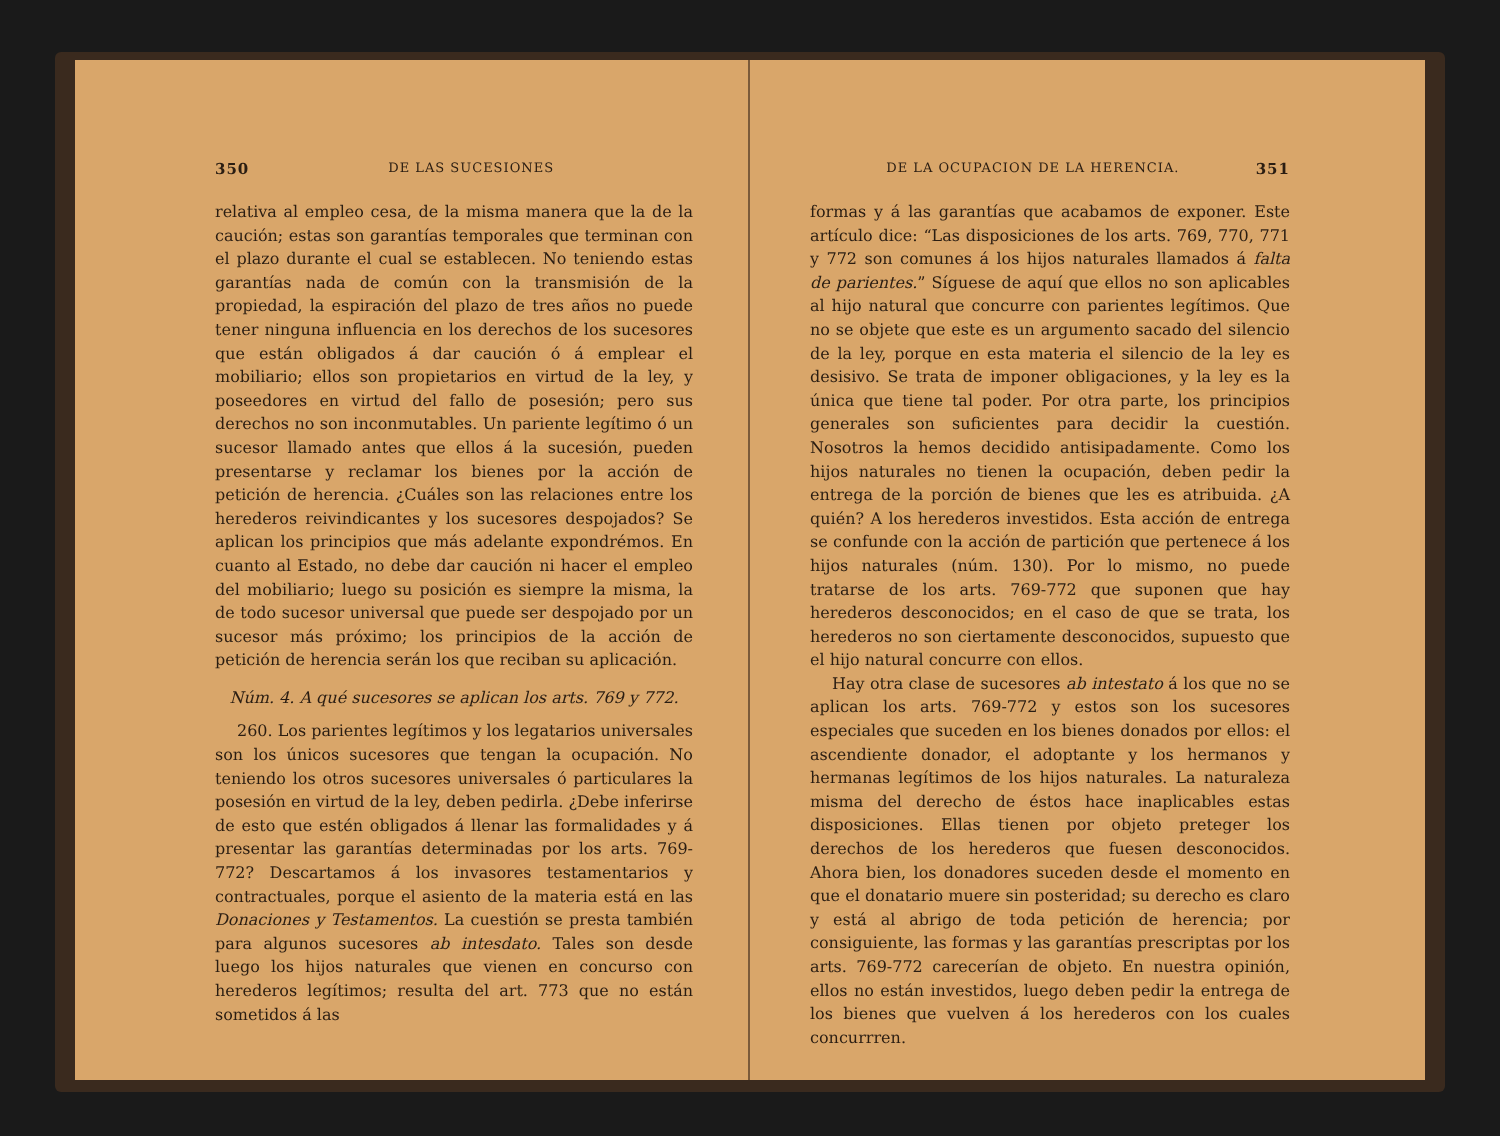350 DE LAS SUCESIONES
relativa al empleo cesa, de la misma manera que la de la caución; estas son garantías temporales que terminan con el plazo durante el cual se establecen. No teniendo estas garantías nada de común con la transmisión de la propiedad, la espiración del plazo de tres años no puede tener ninguna influencia en los derechos de los sucesores que están obligados á dar caución ó á emplear el mobiliario; ellos son propietarios en virtud de la ley, y poseedores en virtud del fallo de posesión; pero sus derechos no son inconmutables. Un pariente legítimo ó un sucesor llamado antes que ellos á la sucesión, pueden presentarse y reclamar los bienes por la acción de petición de herencia. ¿Cuáles son las relaciones entre los herederos reivindicantes y los sucesores despojados? Se aplican los principios que más adelante expondrémos. En cuanto al Estado, no debe dar caución ni hacer el empleo del mobiliario; luego su posición es siempre la misma, la de todo sucesor universal que puede ser despojado por un sucesor más próximo; los principios de la acción de petición de herencia serán los que reciban su aplicación.
Núm. 4. A qué sucesores se aplican los arts. 769 y 772.
260. Los parientes legítimos y los legatarios universales son los únicos sucesores que tengan la ocupación. No teniendo los otros sucesores universales ó particulares la posesión en virtud de la ley, deben pedirla. ¿Debe inferirse de esto que estén obligados á llenar las formalidades y á presentar las garantías determinadas por los arts. 769-772? Descartamos á los invasores testamentarios y contractuales, porque el asiento de la materia está en las Donaciones y Testamentos. La cuestión se presta también para algunos sucesores ab intesdato. Tales son desde luego los hijos naturales que vienen en concurso con herederos legítimos; resulta del art. 773 que no están sometidos á las
DE LA OCUPACION DE LA HERENCIA. 351
formas y á las garantías que acabamos de exponer. Este artículo dice: “Las disposiciones de los arts. 769, 770, 771 y 772 son comunes á los hijos naturales llamados á falta de parientes.” Síguese de aquí que ellos no son aplicables al hijo natural que concurre con parientes legítimos. Que no se objete que este es un argumento sacado del silencio de la ley, porque en esta materia el silencio de la ley es desisivo. Se trata de imponer obligaciones, y la ley es la única que tiene tal poder. Por otra parte, los principios generales son suficientes para decidir la cuestión. Nosotros la hemos decidido antisipadamente. Como los hijos naturales no tienen la ocupación, deben pedir la entrega de la porción de bienes que les es atribuida. ¿A quién? A los herederos investidos. Esta acción de entrega se confunde con la acción de partición que pertenece á los hijos naturales (núm. 130). Por lo mismo, no puede tratarse de los arts. 769-772 que suponen que hay herederos desconocidos; en el caso de que se trata, los herederos no son ciertamente desconocidos, supuesto que el hijo natural concurre con ellos.
Hay otra clase de sucesores ab intestato á los que no se aplican los arts. 769-772 y estos son los sucesores especiales que suceden en los bienes donados por ellos: el ascendiente donador, el adoptante y los hermanos y hermanas legítimos de los hijos naturales. La naturaleza misma del derecho de éstos hace inaplicables estas disposiciones. Ellas tienen por objeto preteger los derechos de los herederos que fuesen desconocidos. Ahora bien, los donadores suceden desde el momento en que el donatario muere sin posteridad; su derecho es claro y está al abrigo de toda petición de herencia; por consiguiente, las formas y las garantías prescriptas por los arts. 769-772 carecerían de objeto. En nuestra opinión, ellos no están investidos, luego deben pedir la entrega de los bienes que vuelven á los herederos con los cuales concurrren.